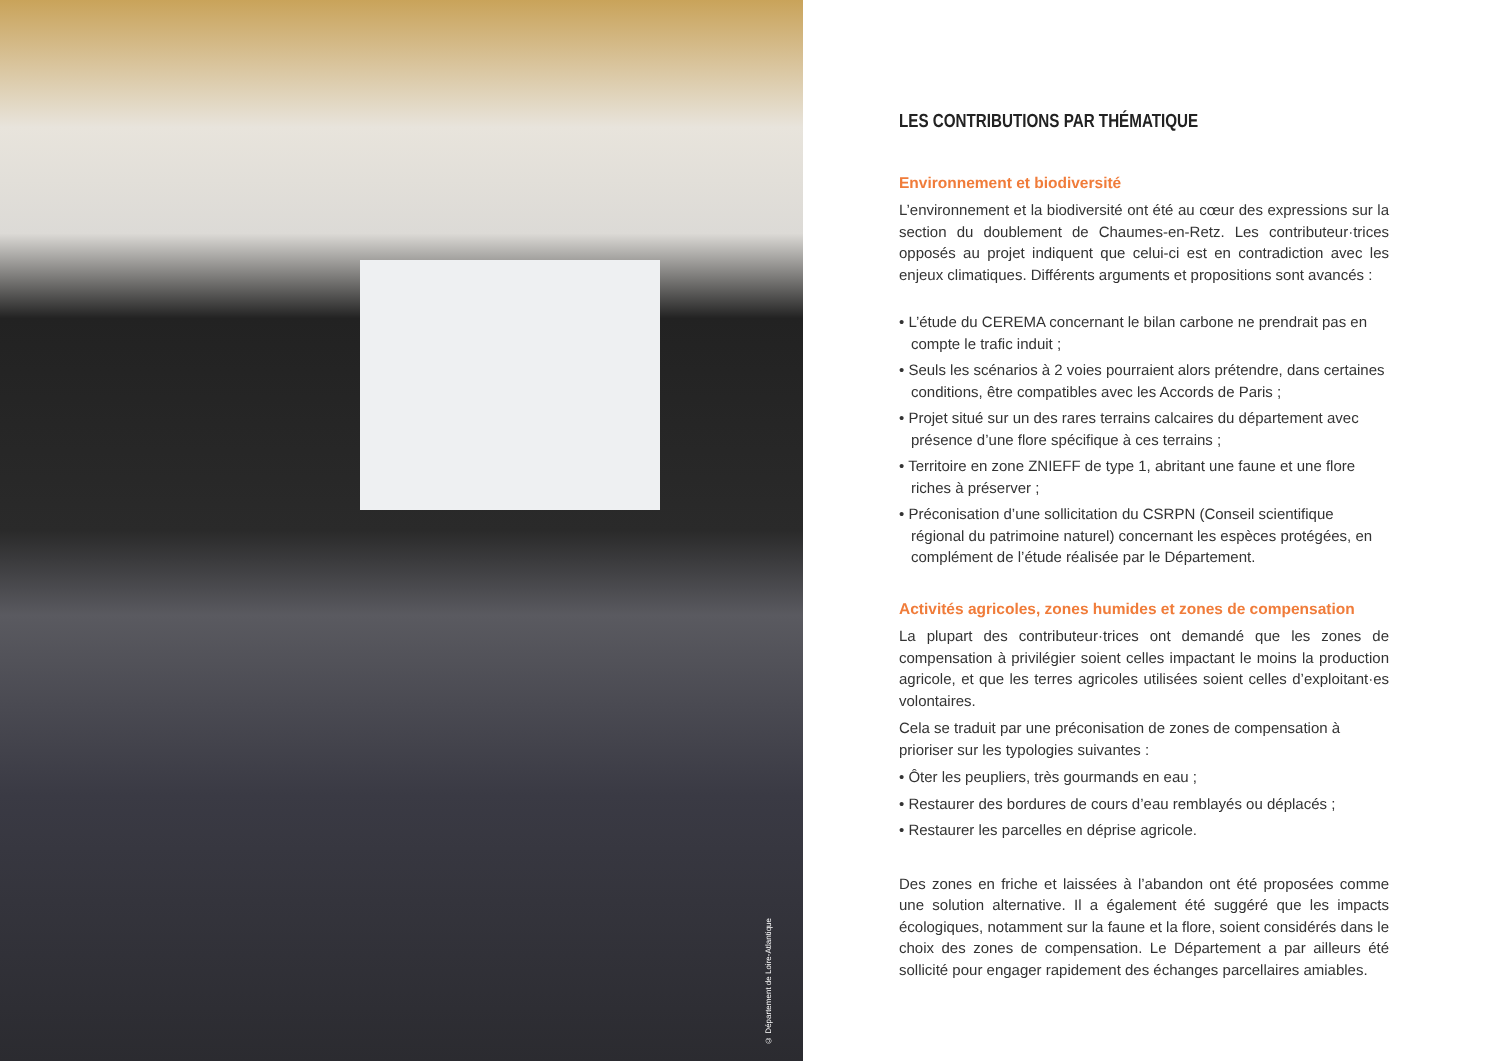© Département de Loire-Atlantique
LES CONTRIBUTIONS PAR THÉMATIQUE
Environnement et biodiversité
L’environnement et la biodiversité ont été au cœur des expressions sur la section du doublement de Chaumes-en-Retz. Les contributeur·trices opposés au projet indiquent que celui-ci est en contradiction avec les enjeux climatiques. Différents arguments et propositions sont avancés :
• L’étude du CEREMA concernant le bilan carbone ne prendrait pas en compte le trafic induit ;
• Seuls les scénarios à 2 voies pourraient alors prétendre, dans certaines conditions, être compatibles avec les Accords de Paris ;
• Projet situé sur un des rares terrains calcaires du département avec présence d’une flore spécifique à ces terrains ;
• Territoire en zone ZNIEFF de type 1, abritant une faune et une flore riches à préserver ;
• Préconisation d’une sollicitation du CSRPN (Conseil scientifique régional du patrimoine naturel) concernant les espèces protégées, en complément de l’étude réalisée par le Département.
Activités agricoles, zones humides et zones de compensation
La plupart des contributeur·trices ont demandé que les zones de compensation à privilégier soient celles impactant le moins la production agricole, et que les terres agricoles utilisées soient celles d’exploitant·es volontaires.
Cela se traduit par une préconisation de zones de compensation à prioriser sur les typologies suivantes :
• Ôter les peupliers, très gourmands en eau ;
• Restaurer des bordures de cours d’eau remblayés ou déplacés ;
• Restaurer les parcelles en déprise agricole.
Des zones en friche et laissées à l’abandon ont été proposées comme une solution alternative. Il a également été suggéré que les impacts écologiques, notamment sur la faune et la flore, soient considérés dans le choix des zones de compensation. Le Département a par ailleurs été sollicité pour engager rapidement des échanges parcellaires amiables.